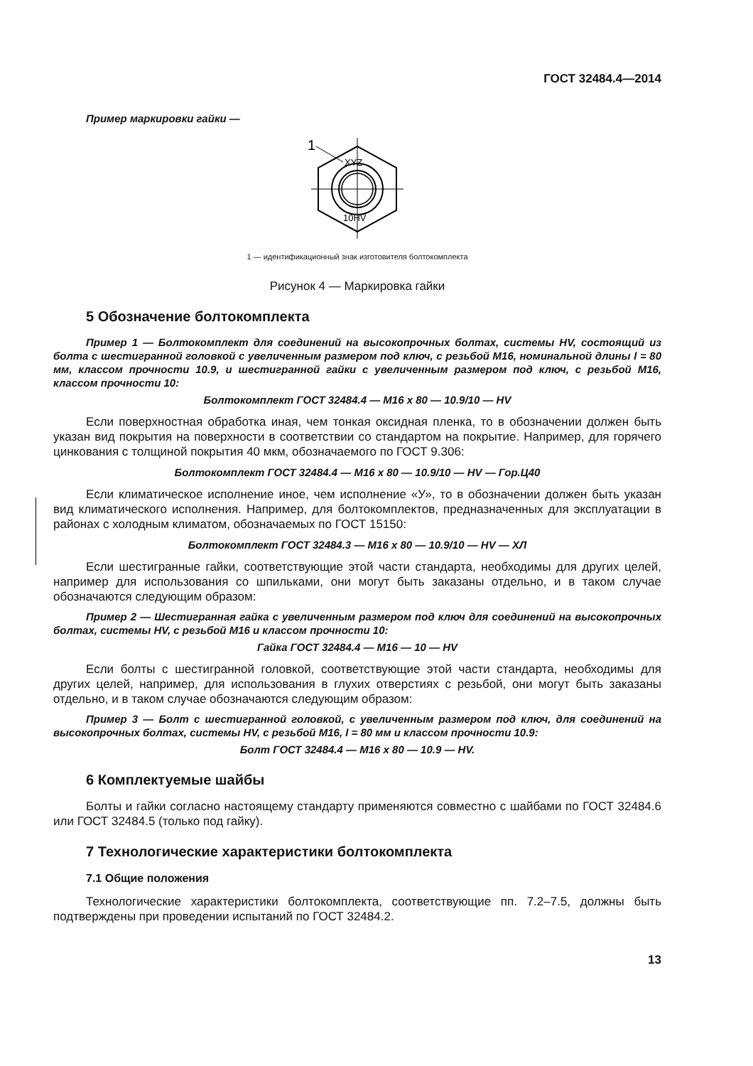ГОСТ 32484.4—2014
Пример маркировки гайки —
1
XYZ
10HV
1 — идентификационный знак изготовителя болтокомплекта
Рисунок 4 — Маркировка гайки
5 Обозначение болтокомплекта
Пример 1 — Болтокомплект для соединений на высокопрочных болтах, системы HV, состоящий из болта с шестигранной головкой с увеличенным размером под ключ, с резьбой M16, номинальной длины l = 80 мм, классом прочности 10.9, и шестигранной гайки с увеличенным размером под ключ, с резьбой M16, классом прочности 10:
Болтокомплект ГОСТ 32484.4 — M16 x 80 — 10.9/10 — HV
Если поверхностная обработка иная, чем тонкая оксидная пленка, то в обозначении должен быть указан вид покрытия на поверхности в соответствии со стандартом на покрытие. Например, для горячего цинкования с толщиной покрытия 40 мкм, обозначаемого по ГОСТ 9.306:
Болтокомплект ГОСТ 32484.4 — M16 x 80 — 10.9/10 — HV — Гор.Ц40
Если климатическое исполнение иное, чем исполнение «У», то в обозначении должен быть указан вид климатического исполнения. Например, для болтокомплектов, предназначенных для эксплуатации в районах с холодным климатом, обозначаемых по ГОСТ 15150:
Болтокомплект ГОСТ 32484.3 — M16 x 80 — 10.9/10 — HV — ХЛ
Если шестигранные гайки, соответствующие этой части стандарта, необходимы для других целей, например для использования со шпильками, они могут быть заказаны отдельно, и в таком случае обозначаются следующим образом:
Пример 2 — Шестигранная гайка с увеличенным размером под ключ для соединений на высокопрочных болтах, системы HV, с резьбой M16 и классом прочности 10:
Гайка ГОСТ 32484.4 — M16 — 10 — HV
Если болты с шестигранной головкой, соответствующие этой части стандарта, необходимы для других целей, например, для использования в глухих отверстиях с резьбой, они могут быть заказаны отдельно, и в таком случае обозначаются следующим образом:
Пример 3 — Болт с шестигранной головкой, с увеличенным размером под ключ, для соединений на высокопрочных болтах, системы HV, с резьбой M16, l = 80 мм и классом прочности 10.9:
Болт ГОСТ 32484.4 — M16 x 80 — 10.9 — HV.
6 Комплектуемые шайбы
Болты и гайки согласно настоящему стандарту применяются совместно с шайбами по ГОСТ 32484.6 или ГОСТ 32484.5 (только под гайку).
7 Технологические характеристики болтокомплекта
7.1 Общие положения
Технологические характеристики болтокомплекта, соответствующие пп. 7.2–7.5, должны быть подтверждены при проведении испытаний по ГОСТ 32484.2.
13